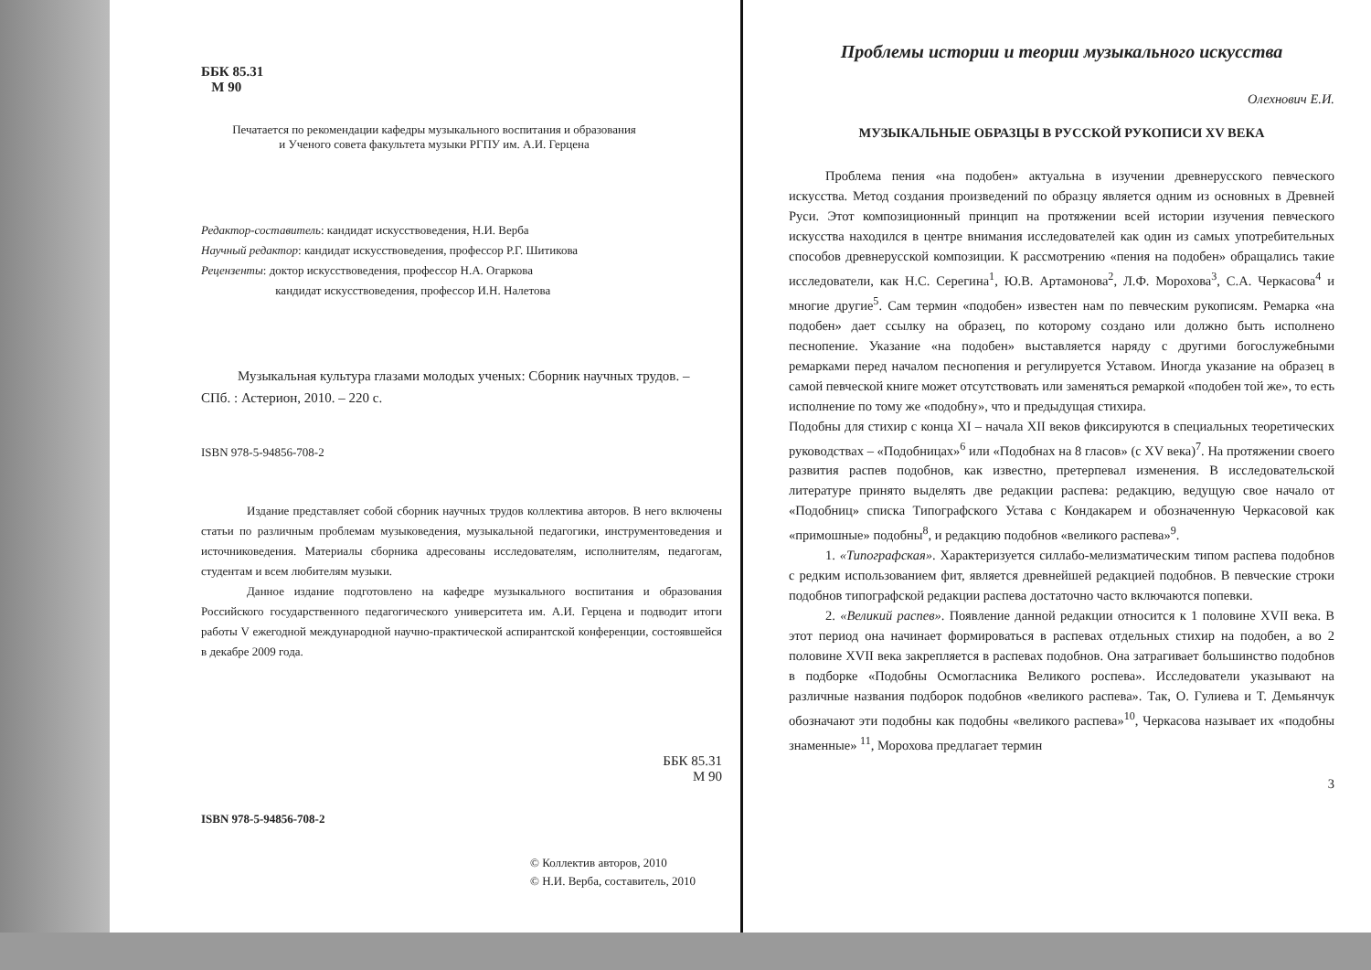ББК 85.31
М 90
Печатается по рекомендации кафедры музыкального воспитания и образования
и Ученого совета факультета музыки РГПУ им. А.И. Герцена
Редактор-составитель: кандидат искусствоведения, Н.И. Верба
Научный редактор: кандидат искусствоведения, профессор Р.Г. Шитикова
Рецензенты: доктор искусствоведения, профессор Н.А. Огаркова
кандидат искусствоведения, профессор И.Н. Налетова
Музыкальная культура глазами молодых ученых: Сборник научных трудов. – СПб. : Астерион, 2010. – 220 с.
ISBN 978-5-94856-708-2
Издание представляет собой сборник научных трудов коллектива авторов. В него включены статьи по различным проблемам музыковедения, музыкальной педагогики, инструментоведения и источниковедения. Материалы сборника адресованы исследователям, исполнителям, педагогам, студентам и всем любителям музыки.
Данное издание подготовлено на кафедре музыкального воспитания и образования Российского государственного педагогического университета им. А.И. Герцена и подводит итоги работы V ежегодной международной научно-практической аспирантской конференции, состоявшейся в декабре 2009 года.
ББК 85.31
М 90
ISBN 978-5-94856-708-2
© Коллектив авторов, 2010
© Н.И. Верба, составитель, 2010
Проблемы истории и теории музыкального искусства
Олехнович Е.И.
МУЗЫКАЛЬНЫЕ ОБРАЗЦЫ В РУССКОЙ РУКОПИСИ XV ВЕКА
Проблема пения «на подобен» актуальна в изучении древнерусского певческого искусства. Метод создания произведений по образцу является одним из основных в Древней Руси. Этот композиционный принцип на протяжении всей истории изучения певческого искусства находился в центре внимания исследователей как один из самых употребительных способов древнерусской композиции. К рассмотрению «пения на подобен» обращались такие исследователи, как Н.С. Серегина<sup>1</sup>, Ю.В. Артамонова<sup>2</sup>, Л.Ф. Морохова<sup>3</sup>, С.А. Черкасова<sup>4</sup> и многие другие<sup>5</sup>. Сам термин «подобен» известен нам по певческим рукописям. Ремарка «на подобен» дает ссылку на образец, по которому создано или должно быть исполнено песнопение. Указание «на подобен» выставляется наряду с другими богослужебными ремарками перед началом песнопения и регулируется Уставом. Иногда указание на образец в самой певческой книге может отсутствовать или заменяться ремаркой «подобен той же», то есть исполнение по тому же «подобну», что и предыдущая стихира.
Подобны для стихир с конца XI – начала XII веков фиксируются в специальных теоретических руководствах – «Подобницах»<sup>6</sup> или «Подобнах на 8 гласов» (с XV века)<sup>7</sup>. На протяжении своего развития распев подобнов, как известно, претерпевал изменения. В исследовательской литературе принято выделять две редакции распева: редакцию, ведущую свое начало от «Подобниц» списка Типографского Устава с Кондакарем и обозначенную Черкасовой как «примошные» подобны<sup>8</sup>, и редакцию подобнов «великого распева»<sup>9</sup>.
1. «Типографская». Характеризуется силлабо-мелизматическим типом распева подобнов с редким использованием фит, является древнейшей редакцией подобнов. В певческие строки подобнов типографской редакции распева достаточно часто включаются попевки.
2. «Великий распев». Появление данной редакции относится к 1 половине XVII века. В этот период она начинает формироваться в распевах отдельных стихир на подобен, а во 2 половине XVII века закрепляется в распевах подобнов. Она затрагивает большинство подобнов в подборке «Подобны Осмогласника Великого роспева». Исследователи указывают на различные названия подборок подобнов «великого распева». Так, О. Гулиева и Т. Демьянчук обозначают эти подобны как подобны «великого распева»<sup>10</sup>, Черкасова называет их «подобны знаменные» <sup>11</sup>, Морохова предлагает термин
3